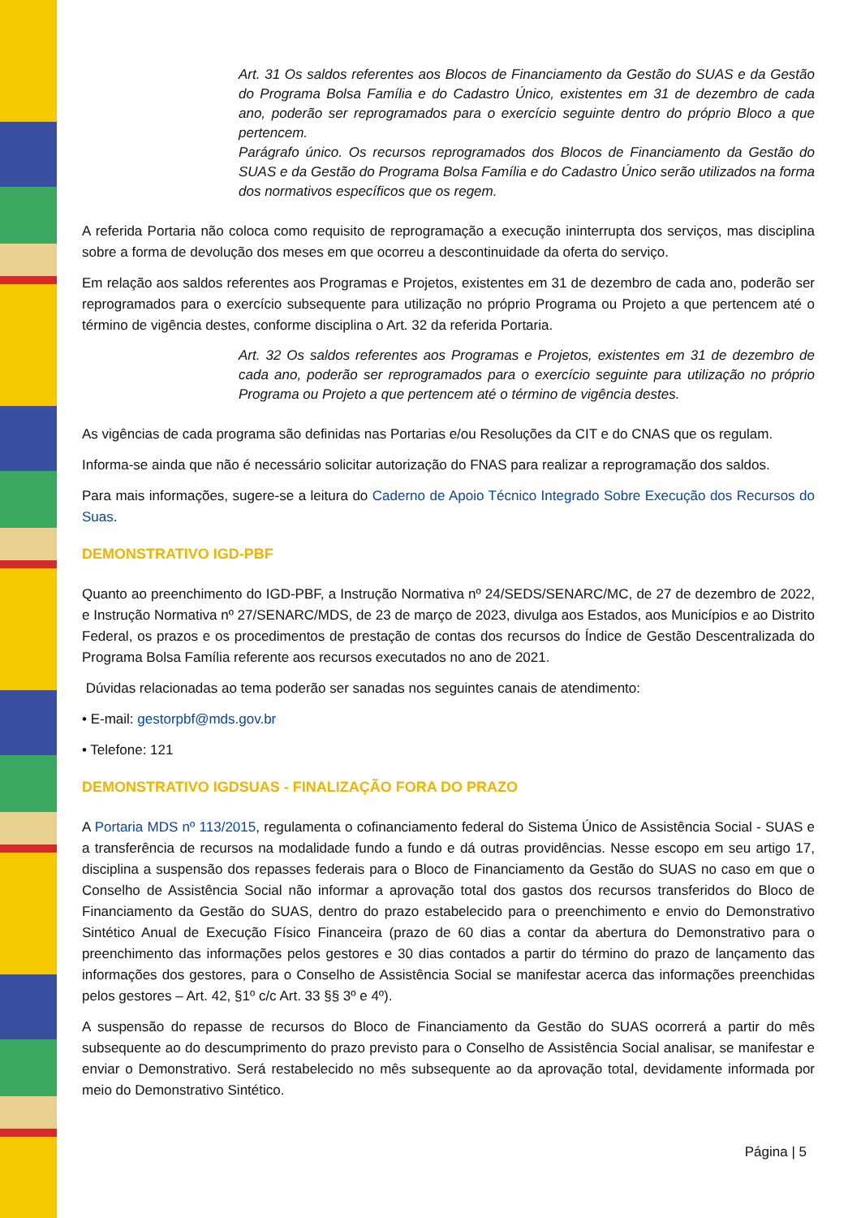Art. 31 Os saldos referentes aos Blocos de Financiamento da Gestão do SUAS e da Gestão do Programa Bolsa Família e do Cadastro Único, existentes em 31 de dezembro de cada ano, poderão ser reprogramados para o exercício seguinte dentro do próprio Bloco a que pertencem.
Parágrafo único. Os recursos reprogramados dos Blocos de Financiamento da Gestão do SUAS e da Gestão do Programa Bolsa Família e do Cadastro Único serão utilizados na forma dos normativos específicos que os regem.
A referida Portaria não coloca como requisito de reprogramação a execução ininterrupta dos serviços, mas disciplina sobre a forma de devolução dos meses em que ocorreu a descontinuidade da oferta do serviço.
Em relação aos saldos referentes aos Programas e Projetos, existentes em 31 de dezembro de cada ano, poderão ser reprogramados para o exercício subsequente para utilização no próprio Programa ou Projeto a que pertencem até o término de vigência destes, conforme disciplina o Art. 32 da referida Portaria.
Art. 32 Os saldos referentes aos Programas e Projetos, existentes em 31 de dezembro de cada ano, poderão ser reprogramados para o exercício seguinte para utilização no próprio Programa ou Projeto a que pertencem até o término de vigência destes.
As vigências de cada programa são definidas nas Portarias e/ou Resoluções da CIT e do CNAS que os regulam.
Informa-se ainda que não é necessário solicitar autorização do FNAS para realizar a reprogramação dos saldos.
Para mais informações, sugere-se a leitura do Caderno de Apoio Técnico Integrado Sobre Execução dos Recursos do Suas.
DEMONSTRATIVO IGD-PBF
Quanto ao preenchimento do IGD-PBF, a Instrução Normativa nº 24/SEDS/SENARC/MC, de 27 de dezembro de 2022, e Instrução Normativa nº 27/SENARC/MDS, de 23 de março de 2023, divulga aos Estados, aos Municípios e ao Distrito Federal, os prazos e os procedimentos de prestação de contas dos recursos do Índice de Gestão Descentralizada do Programa Bolsa Família referente aos recursos executados no ano de 2021.
Dúvidas relacionadas ao tema poderão ser sanadas nos seguintes canais de atendimento:
• E-mail: gestorpbf@mds.gov.br
• Telefone: 121
DEMONSTRATIVO IGDSUAS - FINALIZAÇÃO FORA DO PRAZO
A Portaria MDS nº 113/2015, regulamenta o cofinanciamento federal do Sistema Único de Assistência Social - SUAS e a transferência de recursos na modalidade fundo a fundo e dá outras providências. Nesse escopo em seu artigo 17, disciplina a suspensão dos repasses federais para o Bloco de Financiamento da Gestão do SUAS no caso em que o Conselho de Assistência Social não informar a aprovação total dos gastos dos recursos transferidos do Bloco de Financiamento da Gestão do SUAS, dentro do prazo estabelecido para o preenchimento e envio do Demonstrativo Sintético Anual de Execução Físico Financeira (prazo de 60 dias a contar da abertura do Demonstrativo para o preenchimento das informações pelos gestores e 30 dias contados a partir do término do prazo de lançamento das informações dos gestores, para o Conselho de Assistência Social se manifestar acerca das informações preenchidas pelos gestores – Art. 42, §1º c/c Art. 33 §§ 3º e 4º).
A suspensão do repasse de recursos do Bloco de Financiamento da Gestão do SUAS ocorrerá a partir do mês subsequente ao do descumprimento do prazo previsto para o Conselho de Assistência Social analisar, se manifestar e enviar o Demonstrativo. Será restabelecido no mês subsequente ao da aprovação total, devidamente informada por meio do Demonstrativo Sintético.
Página | 5